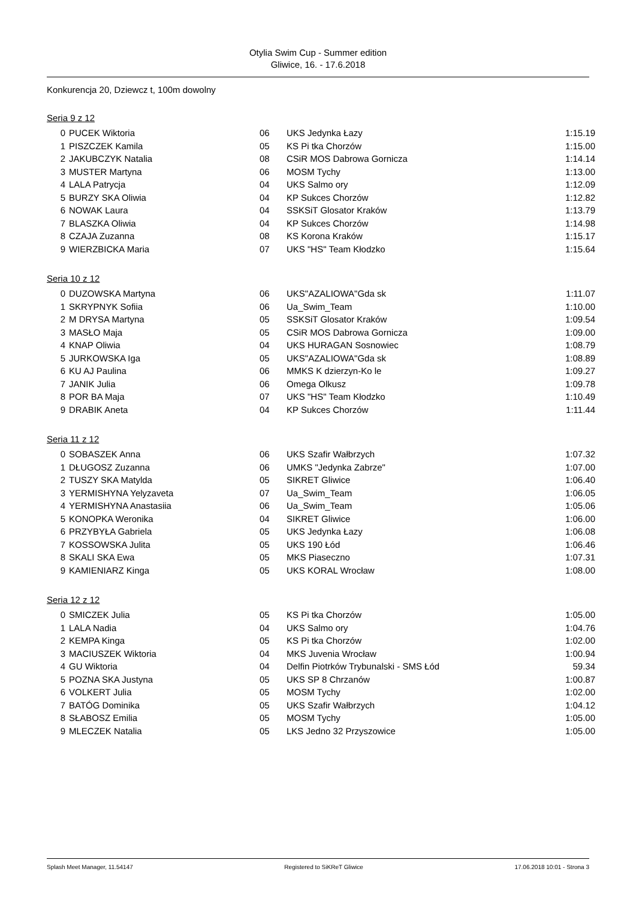Otylia Swim Cup - Summer edition
Gliwice, 16. - 17.6.2018
Konkurencja 20, Dziewcz t, 100m dowolny
Seria 9 z 12
| 0 | PUCEK Wiktoria | 06 | UKS Jedynka Łazy | 1:15.19 |
| 1 | PISZCZEK Kamila | 05 | KS Pi tka Chorzów | 1:15.00 |
| 2 | JAKUBCZYK Natalia | 08 | CSiR MOS Dabrowa Gornicza | 1:14.14 |
| 3 | MUSTER Martyna | 06 | MOSM Tychy | 1:13.00 |
| 4 | LALA Patrycja | 04 | UKS Salmo ory | 1:12.09 |
| 5 | BURZY SKA Oliwia | 04 | KP Sukces Chorzów | 1:12.82 |
| 6 | NOWAK Laura | 04 | SSKSiT Glosator Kraków | 1:13.79 |
| 7 | BLASZKA Oliwia | 04 | KP Sukces Chorzów | 1:14.98 |
| 8 | CZAJA Zuzanna | 08 | KS Korona Kraków | 1:15.17 |
| 9 | WIERZBICKA Maria | 07 | UKS "HS" Team Kłodzko | 1:15.64 |
Seria 10 z 12
| 0 | DUZOWSKA Martyna | 06 | UKS"AZALIOWA"Gda sk | 1:11.07 |
| 1 | SKRYPNYK Sofiia | 06 | Ua_Swim_Team | 1:10.00 |
| 2 | M DRYSA Martyna | 05 | SSKSiT Glosator Kraków | 1:09.54 |
| 3 | MASŁO Maja | 05 | CSiR MOS Dabrowa Gornicza | 1:09.00 |
| 4 | KNAP Oliwia | 04 | UKS HURAGAN Sosnowiec | 1:08.79 |
| 5 | JURKOWSKA Iga | 05 | UKS"AZALIOWA"Gda sk | 1:08.89 |
| 6 | KU AJ Paulina | 06 | MMKS K dzierzyn-Ko le | 1:09.27 |
| 7 | JANIK Julia | 06 | Omega Olkusz | 1:09.78 |
| 8 | POR BA Maja | 07 | UKS "HS" Team Kłodzko | 1:10.49 |
| 9 | DRABIK Aneta | 04 | KP Sukces Chorzów | 1:11.44 |
Seria 11 z 12
| 0 | SOBASZEK Anna | 06 | UKS Szafir Wałbrzych | 1:07.32 |
| 1 | DŁUGOSZ Zuzanna | 06 | UMKS "Jedynka Zabrze" | 1:07.00 |
| 2 | TUSZY SKA Matylda | 05 | SIKRET Gliwice | 1:06.40 |
| 3 | YERMISHYNA Yelyzaveta | 07 | Ua_Swim_Team | 1:06.05 |
| 4 | YERMISHYNA Anastasiia | 06 | Ua_Swim_Team | 1:05.06 |
| 5 | KONOPKA Weronika | 04 | SIKRET Gliwice | 1:06.00 |
| 6 | PRZYBYŁA Gabriela | 05 | UKS Jedynka Łazy | 1:06.08 |
| 7 | KOSSOWSKA Julita | 05 | UKS 190 Łód | 1:06.46 |
| 8 | SKALI SKA Ewa | 05 | MKS Piaseczno | 1:07.31 |
| 9 | KAMIENIARZ Kinga | 05 | UKS KORAL Wrocław | 1:08.00 |
Seria 12 z 12
| 0 | SMICZEK Julia | 05 | KS Pi tka Chorzów | 1:05.00 |
| 1 | LALA Nadia | 04 | UKS Salmo ory | 1:04.76 |
| 2 | KEMPA Kinga | 05 | KS Pi tka Chorzów | 1:02.00 |
| 3 | MACIUSZEK Wiktoria | 04 | MKS Juvenia Wrocław | 1:00.94 |
| 4 | GU Wiktoria | 04 | Delfin Piotrków Trybunalski - SMS Łód | 59.34 |
| 5 | POZNA SKA Justyna | 05 | UKS SP 8 Chrzanów | 1:00.87 |
| 6 | VOLKERT Julia | 05 | MOSM Tychy | 1:02.00 |
| 7 | BATÓG Dominika | 05 | UKS Szafir Wałbrzych | 1:04.12 |
| 8 | SŁABOSZ Emilia | 05 | MOSM Tychy | 1:05.00 |
| 9 | MLECZEK Natalia | 05 | LKS Jedno 32 Przyszowice | 1:05.00 |
Splash Meet Manager, 11.54147 Registered to SiKReT Gliwice 17.06.2018 10:01 - Strona 3